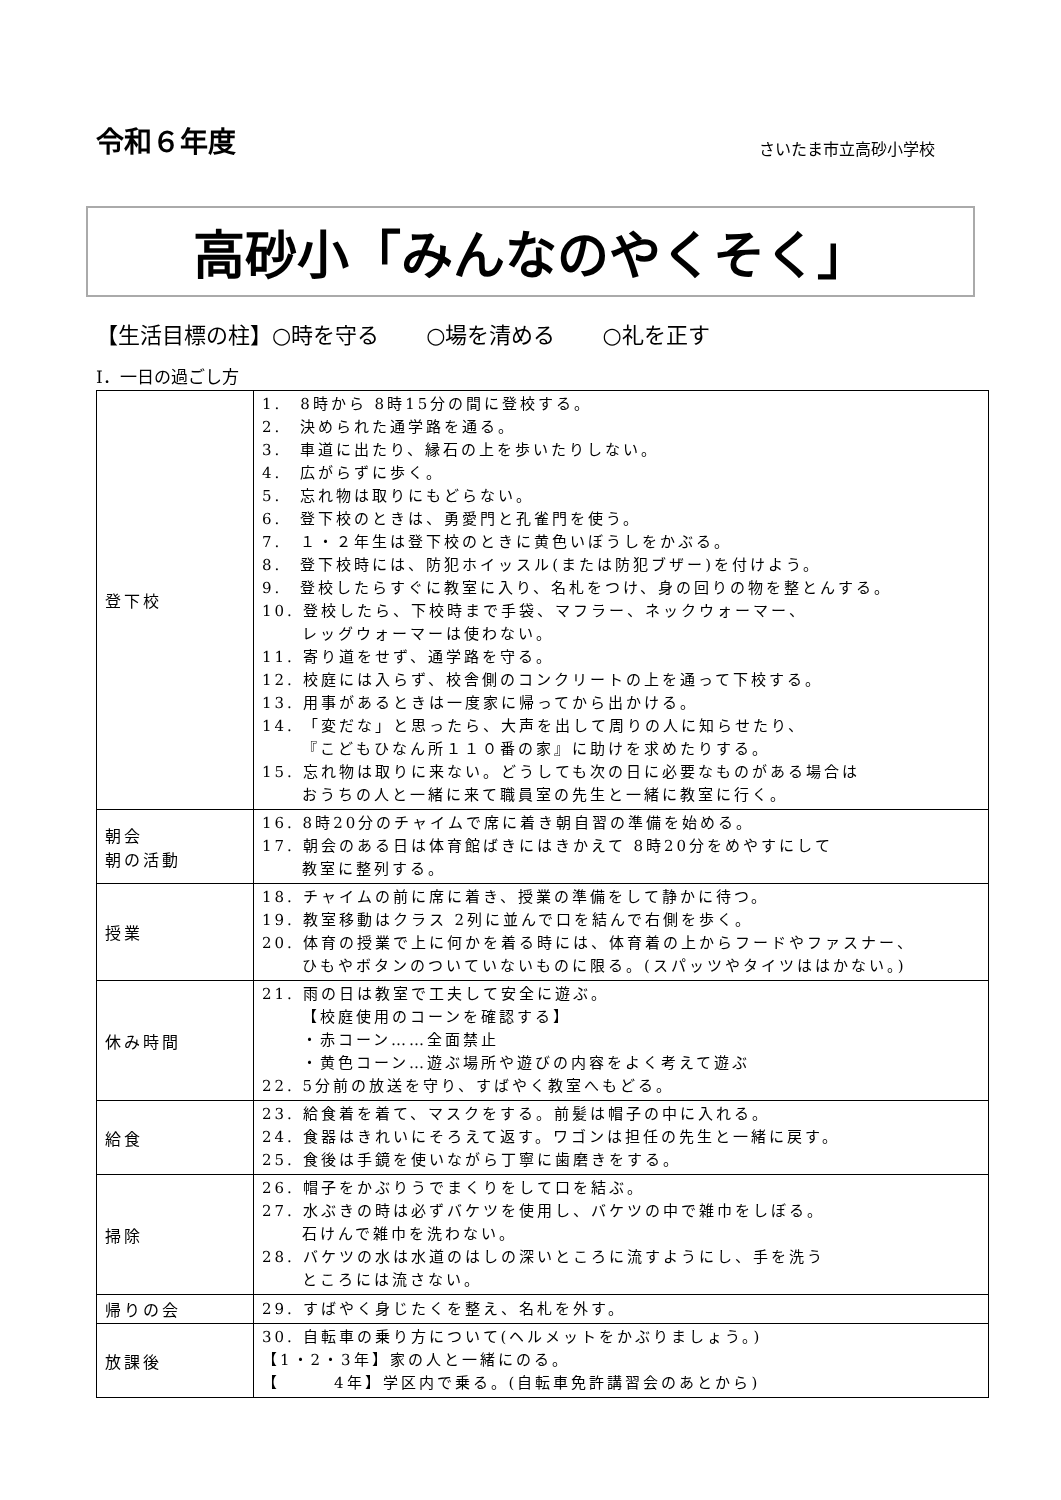令和６年度
さいたま市立高砂小学校
高砂小「みんなのやくそく」
【生活目標の柱】○時を守る ○場を清める ○礼を正す
Ⅰ．一日の過ごし方
| 登下校 | 1. 8時から 8時15分の間に登校する。 2. 決められた通学路を通る。 3. 車道に出たり、縁石の上を歩いたりしない。 4. 広がらずに歩く。 5. 忘れ物は取りにもどらない。 6. 登下校のときは、勇愛門と孔雀門を使う。 7. １・２年生は登下校のときに黄色いぼうしをかぶる。 8. 登下校時には、防犯ホイッスル(または防犯ブザー)を付けよう。 9. 登校したらすぐに教室に入り、名札をつけ、身の回りの物を整とんする。 10. 登校したら、下校時まで手袋、マフラー、ネックウォーマー、 レッグウォーマーは使わない。 11. 寄り道をせず、通学路を守る。 12. 校庭には入らず、校舎側のコンクリートの上を通って下校する。 13. 用事があるときは一度家に帰ってから出かける。 14. 「変だな」と思ったら、大声を出して周りの人に知らせたり、 『こどもひなん所１１０番の家』に助けを求めたりする。 15. 忘れ物は取りに来ない。どうしても次の日に必要なものがある場合は おうちの人と一緒に来て職員室の先生と一緒に教室に行く。 |
| 朝会 朝の活動 | 16. 8時20分のチャイムで席に着き朝自習の準備を始める。 17. 朝会のある日は体育館ばきにはきかえて 8時20分をめやすにして 教室に整列する。 |
| 授業 | 18. チャイムの前に席に着き、授業の準備をして静かに待つ。 19. 教室移動はクラス 2列に並んで口を結んで右側を歩く。 20. 体育の授業で上に何かを着る時には、体育着の上からフードやファスナー、 ひもやボタンのついていないものに限る。(スパッツやタイツははかない。) |
| 休み時間 | 21. 雨の日は教室で工夫して安全に遊ぶ。 【校庭使用のコーンを確認する】 ・赤コーン……全面禁止 ・黄色コーン…遊ぶ場所や遊びの内容をよく考えて遊ぶ 22. 5分前の放送を守り、すばやく教室へもどる。 |
| 給食 | 23. 給食着を着て、マスクをする。前髪は帽子の中に入れる。 24. 食器はきれいにそろえて返す。ワゴンは担任の先生と一緒に戻す。 25. 食後は手鏡を使いながら丁寧に歯磨きをする。 |
| 掃除 | 26. 帽子をかぶりうでまくりをして口を結ぶ。 27. 水ぶきの時は必ずバケツを使用し、バケツの中で雑巾をしぼる。 石けんで雑巾を洗わない。 28. バケツの水は水道のはしの深いところに流すようにし、手を洗う ところには流さない。 |
| 帰りの会 | 29. すばやく身じたくを整え、名札を外す。 |
| 放課後 | 30. 自転車の乗り方について(ヘルメットをかぶりましょう。) 【1・2・3年】家の人と一緒にのる。 【 4年】学区内で乗る。(自転車免許講習会のあとから) |